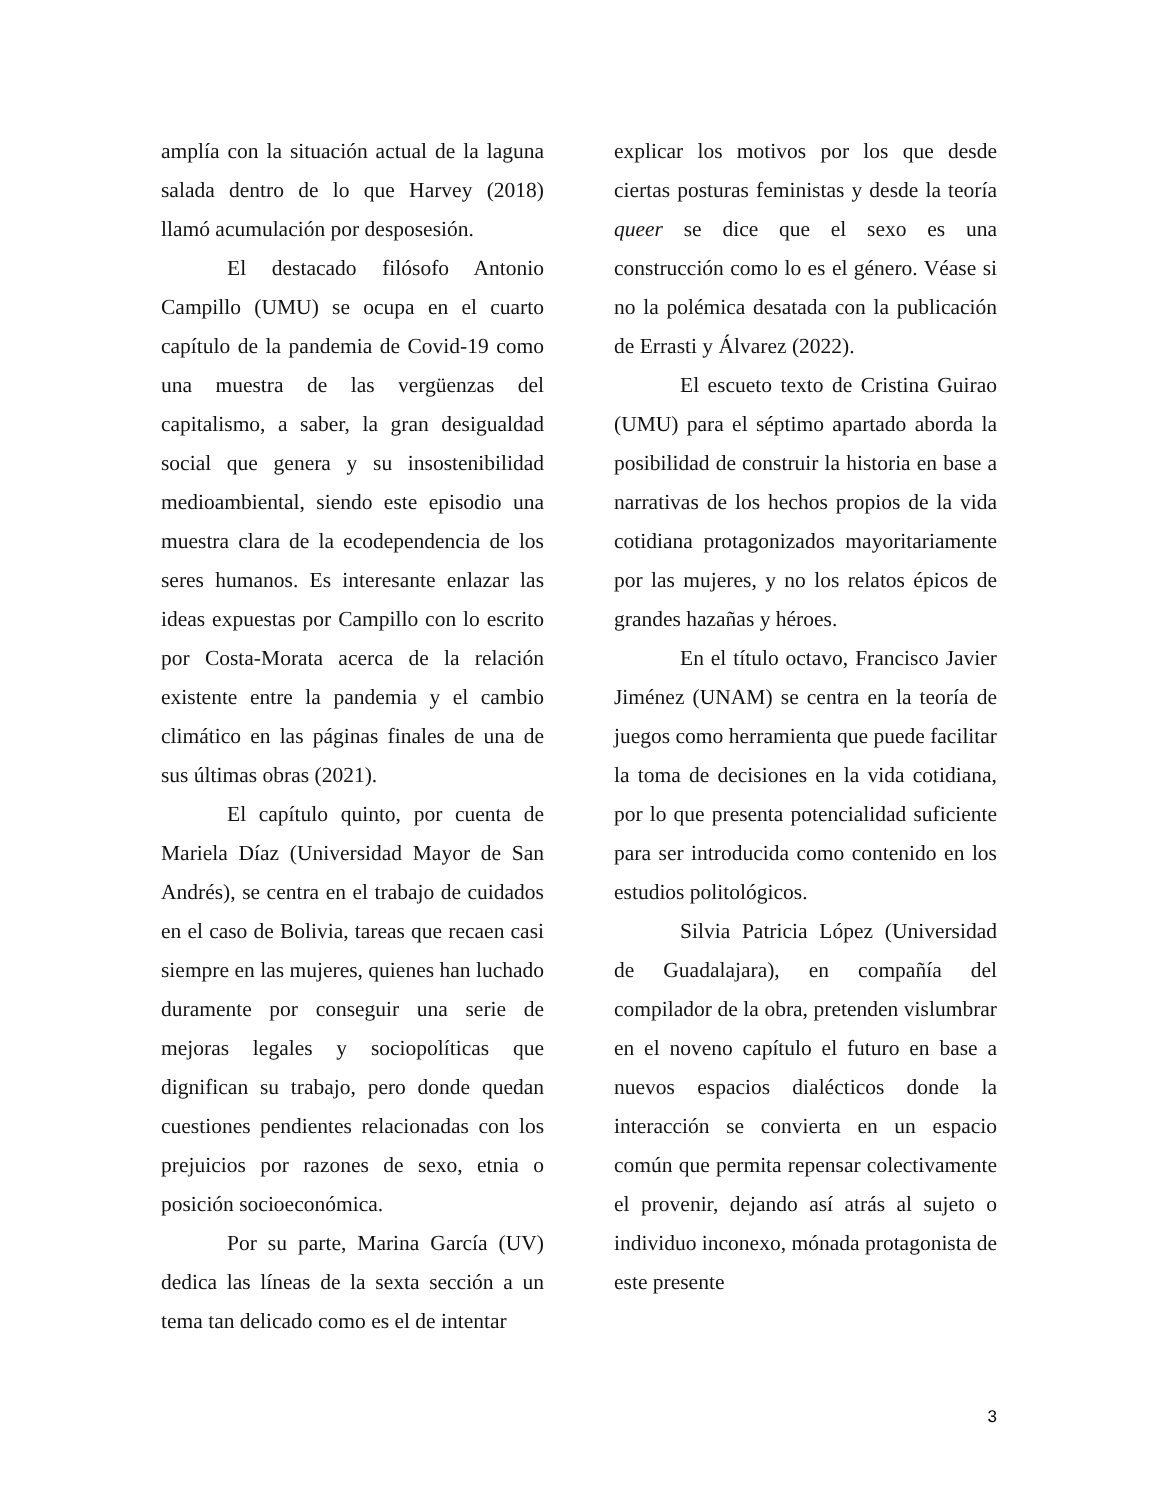amplía con la situación actual de la laguna salada dentro de lo que Harvey (2018) llamó acumulación por desposesión.
El destacado filósofo Antonio Campillo (UMU) se ocupa en el cuarto capítulo de la pandemia de Covid-19 como una muestra de las vergüenzas del capitalismo, a saber, la gran desigualdad social que genera y su insostenibilidad medioambiental, siendo este episodio una muestra clara de la ecodependencia de los seres humanos. Es interesante enlazar las ideas expuestas por Campillo con lo escrito por Costa-Morata acerca de la relación existente entre la pandemia y el cambio climático en las páginas finales de una de sus últimas obras (2021).
El capítulo quinto, por cuenta de Mariela Díaz (Universidad Mayor de San Andrés), se centra en el trabajo de cuidados en el caso de Bolivia, tareas que recaen casi siempre en las mujeres, quienes han luchado duramente por conseguir una serie de mejoras legales y sociopolíticas que dignifican su trabajo, pero donde quedan cuestiones pendientes relacionadas con los prejuicios por razones de sexo, etnia o posición socioeconómica.
Por su parte, Marina García (UV) dedica las líneas de la sexta sección a un tema tan delicado como es el de intentar
explicar los motivos por los que desde ciertas posturas feministas y desde la teoría queer se dice que el sexo es una construcción como lo es el género. Véase si no la polémica desatada con la publicación de Errasti y Álvarez (2022).
El escueto texto de Cristina Guirao (UMU) para el séptimo apartado aborda la posibilidad de construir la historia en base a narrativas de los hechos propios de la vida cotidiana protagonizados mayoritariamente por las mujeres, y no los relatos épicos de grandes hazañas y héroes.
En el título octavo, Francisco Javier Jiménez (UNAM) se centra en la teoría de juegos como herramienta que puede facilitar la toma de decisiones en la vida cotidiana, por lo que presenta potencialidad suficiente para ser introducida como contenido en los estudios politológicos.
Silvia Patricia López (Universidad de Guadalajara), en compañía del compilador de la obra, pretenden vislumbrar en el noveno capítulo el futuro en base a nuevos espacios dialécticos donde la interacción se convierta en un espacio común que permita repensar colectivamente el provenir, dejando así atrás al sujeto o individuo inconexo, mónada protagonista de este presente
3